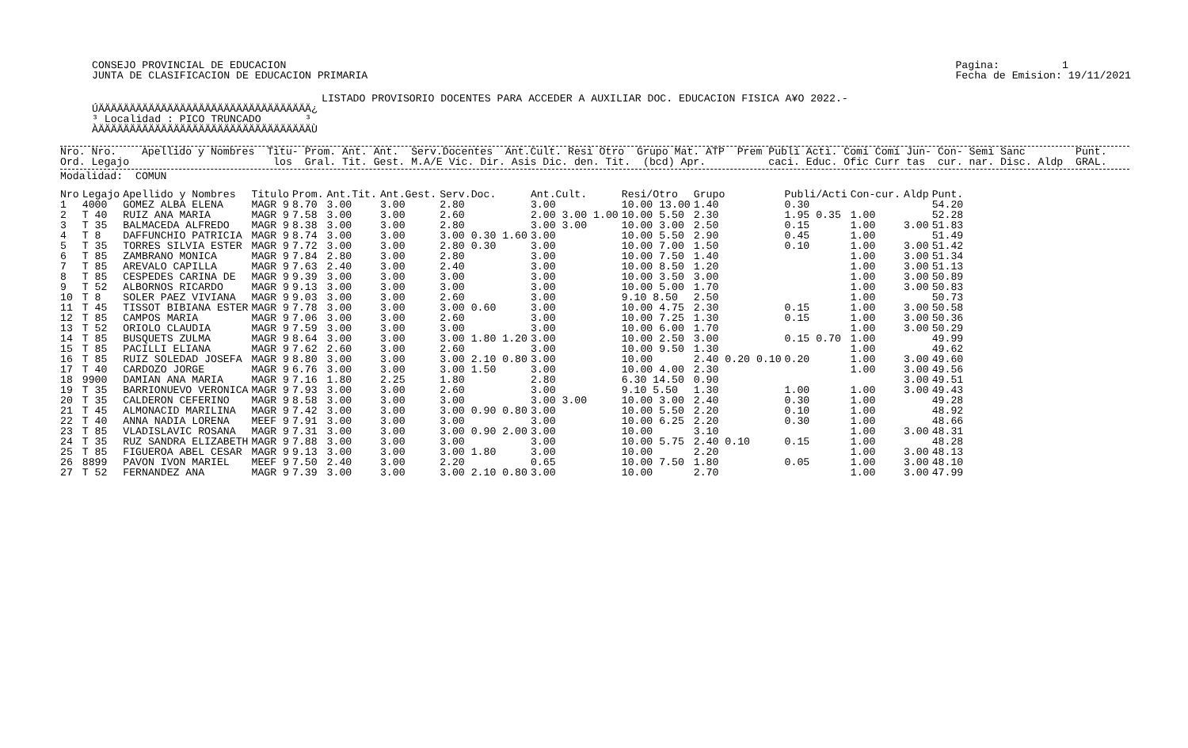CONSEJO PROVINCIAL DE EDUCACION
JUNTA DE CLASIFICACION DE EDUCACION PRIMARIA
Pagina:          1
Fecha de Emision: 19/11/2021
LISTADO PROVISORIO DOCENTES PARA ACCEDER A AUXILIAR DOC. EDUCACION FISICA A¥O 2022.-
ÚÄÄÄÄÄÄÄÄÄÄÄÄÄÄÄÄÄÄÄÄÄÄÄÄÄÄÄÄÄÄÄÄÄÄ¿
³ Localidad : PICO TRUNCADO       ³
ÀÄÄÄÄÄÄÄÄÄÄÄÄÄÄÄÄÄÄÄÄÄÄÄÄÄÄÄÄÄÄÄÄÄÄÙ
Nro. Nro.    Apellido y Nombres  Titu- Prom. Ant. Ant.  Serv.Docentes  Ant.Cult. Resi Otro  Grupo Mat. ATP  Prem Publi Acti. Comi Comi Jun- Con- Semi Sanc        Punt.
Ord. Legajo                       los  Gral. Tit. Gest. M.A/E Vic. Dir. Asis Dic. den. Tit.  (bcd) Apr.          caci. Educ. Ofic Curr tas  cur. nar. Disc. Aldp  GRAL.
Modalidad:  COMUN
| Nro | Legajo | Apellido y Nombres | Titulo | Prom. | Ant.Tit. | Ant.Gest. | Serv.Doc. | Ant.Cult. | Resi/Otro | Grupo | Publi/Acti | Con-cur. | Aldp | Punt. |
| --- | --- | --- | --- | --- | --- | --- | --- | --- | --- | --- | --- | --- | --- | --- |
| 1 | 4000 | GOMEZ ALBA ELENA | MAGR 9 | 8.70 | 3.00 | 3.00 | 2.80 | 3.00 | 10.00 13.00 | 1.40 | 0.30 | | | 54.20 |
| 2 | T 40 | RUIZ ANA MARIA | MAGR 9 | 7.58 | 3.00 | 3.00 | 2.60 | 2.00 3.00 1.00 | 10.00 5.50 | 2.30 | 1.95 0.35 | 1.00 | | 52.28 |
| 3 | T 35 | BALMACEDA ALFREDO | MAGR 9 | 8.38 | 3.00 | 3.00 | 2.80 | 3.00 3.00 | 10.00 3.00 | 2.50 | 0.15 | 1.00 | 3.00 | 51.83 |
| 4 | T 8 | DAFFUNCHIO PATRICIA | MAGR 9 | 8.74 | 3.00 | 3.00 | 3.00 0.30 1.60 | 3.00 | 10.00 5.50 | 2.90 | 0.45 | 1.00 | | 51.49 |
| 5 | T 35 | TORRES SILVIA ESTER | MAGR 9 | 7.72 | 3.00 | 3.00 | 2.80 0.30 | 3.00 | 10.00 7.00 | 1.50 | 0.10 | 1.00 | 3.00 | 51.42 |
| 6 | T 85 | ZAMBRANO MONICA | MAGR 9 | 7.84 | 2.80 | 3.00 | 2.80 | 3.00 | 10.00 7.50 | 1.40 | | 1.00 | 3.00 | 51.34 |
| 7 | T 85 | AREVALO CAPILLA | MAGR 9 | 7.63 | 2.40 | 3.00 | 2.40 | 3.00 | 10.00 8.50 | 1.20 | | 1.00 | 3.00 | 51.13 |
| 8 | T 85 | CESPEDES CARINA DE | MAGR 9 | 9.39 | 3.00 | 3.00 | 3.00 | 3.00 | 10.00 3.50 | 3.00 | | 1.00 | 3.00 | 50.89 |
| 9 | T 52 | ALBORNOS RICARDO | MAGR 9 | 9.13 | 3.00 | 3.00 | 3.00 | 3.00 | 10.00 5.00 | 1.70 | | 1.00 | 3.00 | 50.83 |
| 10 | T 8 | SOLER PAEZ VIVIANA | MAGR 9 | 9.03 | 3.00 | 3.00 | 2.60 | 3.00 | 9.10 8.50 | 2.50 | | 1.00 | | 50.73 |
| 11 | T 45 | TISSOT BIBIANA ESTER | MAGR 9 | 7.78 | 3.00 | 3.00 | 3.00 0.60 | 3.00 | 10.00 4.75 | 2.30 | 0.15 | 1.00 | 3.00 | 50.58 |
| 12 | T 85 | CAMPOS MARIA | MAGR 9 | 7.06 | 3.00 | 3.00 | 2.60 | 3.00 | 10.00 7.25 | 1.30 | 0.15 | 1.00 | 3.00 | 50.36 |
| 13 | T 52 | ORIOLO CLAUDIA | MAGR 9 | 7.59 | 3.00 | 3.00 | 3.00 | 3.00 | 10.00 6.00 | 1.70 | | 1.00 | 3.00 | 50.29 |
| 14 | T 85 | BUSQUETS ZULMA | MAGR 9 | 8.64 | 3.00 | 3.00 | 3.00 1.80 1.20 | 3.00 | 10.00 2.50 | 3.00 | 0.15 0.70 | 1.00 | | 49.99 |
| 15 | T 85 | PACILLI ELIANA | MAGR 9 | 7.62 | 2.60 | 3.00 | 2.60 | 3.00 | 10.00 9.50 | 1.30 | | 1.00 | | 49.62 |
| 16 | T 85 | RUIZ SOLEDAD JOSEFA | MAGR 9 | 8.80 | 3.00 | 3.00 | 3.00 2.10 0.80 | 3.00 | 10.00 | 2.40 0.20 0.10 | 0.20 | 1.00 | 3.00 | 49.60 |
| 17 | T 40 | CARDOZO JORGE | MAGR 9 | 6.76 | 3.00 | 3.00 | 3.00 1.50 | 3.00 | 10.00 4.00 | 2.30 | | 1.00 | 3.00 | 49.56 |
| 18 | 9900 | DAMIAN ANA MARIA | MAGR 9 | 7.16 | 1.80 | 2.25 | 1.80 | 2.80 | 6.30 14.50 | 0.90 | | | 3.00 | 49.51 |
| 19 | T 35 | BARRIONUEVO VERONICA | MAGR 9 | 7.93 | 3.00 | 3.00 | 2.60 | 3.00 | 9.10 5.50 | 1.30 | 1.00 | 1.00 | 3.00 | 49.43 |
| 20 | T 35 | CALDERON CEFERINO | MAGR 9 | 8.58 | 3.00 | 3.00 | 3.00 | 3.00 3.00 | 10.00 3.00 | 2.40 | 0.30 | 1.00 | | 49.28 |
| 21 | T 45 | ALMONACID MARILINA | MAGR 9 | 7.42 | 3.00 | 3.00 | 3.00 0.90 0.80 | 3.00 | 10.00 5.50 | 2.20 | 0.10 | 1.00 | | 48.92 |
| 22 | T 40 | ANNA NADIA LORENA | MEEF 9 | 7.91 | 3.00 | 3.00 | 3.00 | 3.00 | 10.00 6.25 | 2.20 | 0.30 | 1.00 | | 48.66 |
| 23 | T 85 | VLADISLAVIC ROSANA | MAGR 9 | 7.31 | 3.00 | 3.00 | 3.00 0.90 2.00 | 3.00 | 10.00 | 3.10 | | 1.00 | 3.00 | 48.31 |
| 24 | T 35 | RUZ SANDRA ELIZABETH | MAGR 9 | 7.88 | 3.00 | 3.00 | 3.00 | 3.00 | 10.00 5.75 | 2.40 0.10 | 0.15 | 1.00 | | 48.28 |
| 25 | T 85 | FIGUEROA ABEL CESAR | MAGR 9 | 9.13 | 3.00 | 3.00 | 3.00 1.80 | 3.00 | 10.00 | 2.20 | | 1.00 | 3.00 | 48.13 |
| 26 | 8899 | PAVON IVON MARIEL | MEEF 9 | 7.50 | 2.40 | 3.00 | 2.20 | 0.65 | 10.00 7.50 | 1.80 | 0.05 | 1.00 | 3.00 | 48.10 |
| 27 | T 52 | FERNANDEZ ANA | MAGR 9 | 7.39 | 3.00 | 3.00 | 3.00 2.10 0.80 | 3.00 | 10.00 | 2.70 | | 1.00 | 3.00 | 47.99 |